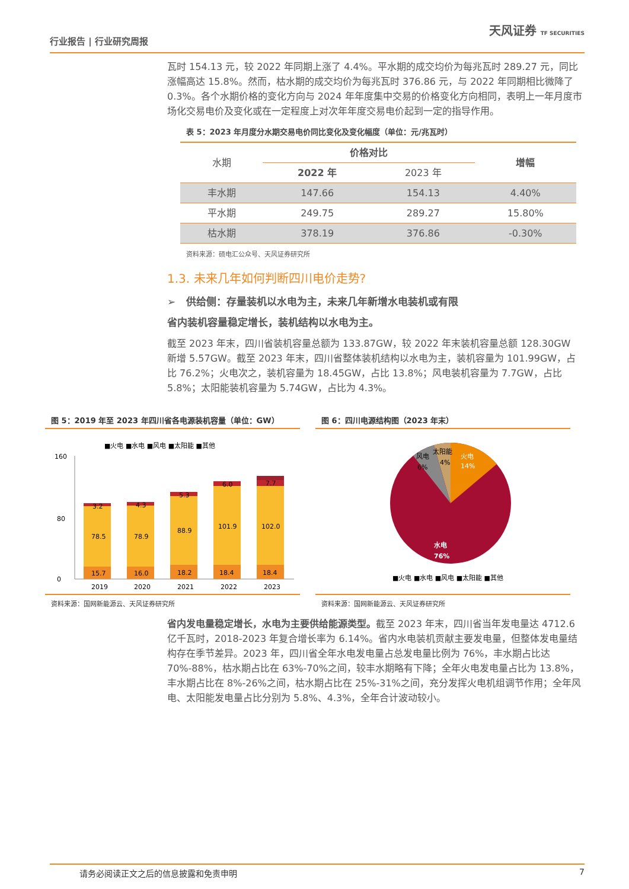行业报告 | 行业研究周报
天风证券 TF SECURITIES
瓦时 154.13 元，较 2022 年同期上涨了 4.4%。平水期的成交均价为每兆瓦时 289.27 元，同比涨幅高达 15.8%。然而，枯水期的成交均价为每兆瓦时 376.86 元，与 2022 年同期相比微降了 0.3%。各个水期价格的变化方向与 2024 年年度集中交易的价格变化方向相同，表明上一年月度市场化交易电价及变化或在一定程度上对次年年度交易电价起到一定的指导作用。
表 5：2023 年月度分水期交易电价同比变化及变化幅度（单位：元/兆瓦时）
| 水期 | 价格对比 | | 增幅 |
| --- | --- | --- | --- |
| | 2022 年 | 2023 年 | |
| 丰水期 | 147.66 | 154.13 | 4.40% |
| 平水期 | 249.75 | 289.27 | 15.80% |
| 枯水期 | 378.19 | 376.86 | -0.30% |
资料来源：硕电汇公众号、天风证券研究所
1.3. 未来几年如何判断四川电价走势?
➢ 供给侧：存量装机以水电为主，未来几年新增水电装机或有限
省内装机容量稳定增长，装机结构以水电为主。
截至 2023 年末，四川省装机容量总额为 133.87GW，较 2022 年末装机容量总额 128.30GW 新增 5.57GW。截至 2023 年末，四川省整体装机结构以水电为主，装机容量为 101.99GW，占比 76.2%；火电次之，装机容量为 18.45GW，占比 13.8%；风电装机容量为 7.7GW，占比 5.8%；太阳能装机容量为 5.74GW，占比为 4.3%。
图 5：2019 年至 2023 年四川省各电源装机容量（单位：GW）
■火电 ■水电 ■风电 ■太阳能 ■其他
0
80
160
15.7
78.5
3.2
2019
16.0
78.9
4.3
2020
18.2
88.9
5.3
2021
18.4
101.9
6.0
2022
18.4
102.0
7.7
2023
资料来源：国网新能源云、天风证券研究所
图 6：四川电源结构图（2023 年末）
火电
14%
水电
76%
风电
6%
太阳能
4%
■火电 ■水电 ■风电 ■太阳能 ■其他
资料来源：国网新能源云、天风证券研究所
省内发电量稳定增长，水电为主要供给能源类型。截至 2023 年末，四川省当年发电量达 4712.6 亿千瓦时，2018-2023 年复合增长率为 6.14%。省内水电装机贡献主要发电量，但整体发电量结构存在季节差异。2023 年，四川省全年水电发电量占总发电量比例为 76%，丰水期占比达 70%-88%，枯水期占比在 63%-70%之间，较丰水期略有下降；全年火电发电量占比为 13.8%，丰水期占比在 8%-26%之间，枯水期占比在 25%-31%之间，充分发挥火电机组调节作用；全年风电、太阳能发电量占比分别为 5.8%、4.3%，全年合计波动较小。
请务必阅读正文之后的信息披露和免责申明 7